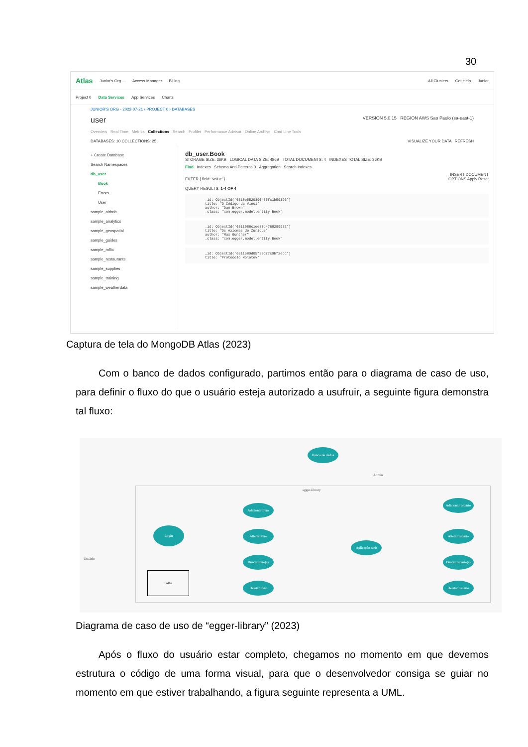30
Atlas Junior's Org ... Access Manager Billing All Clusters Get Help Junior
Project 0 Data Services App Services Charts
JUNIOR'S ORG - 2022-07-21 › PROJECT 0 › DATABASES
user VERSION 5.0.15 REGION AWS Sao Paulo (sa-east-1)
Overview Real Time Metrics Collections Search Profiler Performance Advisor Online Archive Cmd Line Tools
DATABASES: 10 COLLECTIONS: 25 VISUALIZE YOUR DATA REFRESH
+ Create Database
Search Namespaces
db_user
Book
Errors
User
sample_airbnb
sample_analytics
sample_geospatial
sample_guides
sample_mflix
sample_restaurants
sample_supplies
sample_training
sample_weatherdata
db_user.Book
STORAGE SIZE: 36KB LOGICAL DATA SIZE: 486B TOTAL DOCUMENTS: 4 INDEXES TOTAL SIZE: 36KB
Find Indexes Schema Anti-Patterns 0 Aggregation Search Indexes
INSERT DOCUMENT
FILTER { field: 'value' } OPTIONS Apply Reset
QUERY RESULTS: 1-4 OF 4
_id: ObjectId('6310e5520390435fc1b59196')
title: "O Código da Vinci"
author: "Dan Brown"
_class: "com.egger.model.entity.Book"
_id: ObjectId('6311088c1ee37c4768299932')
title: "Os Axiomas de Zurique"
author: "Max Gunther"
_class: "com.egger.model.entity.Book"
_id: ObjectId('6311589d05f39d77c9bf2ecc')
title: "Protocolo Molotov"
Captura de tela do MongoDB Atlas (2023)
Com o banco de dados configurado, partimos então para o diagrama de caso de uso, para definir o fluxo do que o usuário esteja autorizado a usufruir, a seguinte figura demonstra tal fluxo:
egger-library
Banco de dados
Admin
Usuário
Login
Falha
Adicionar livro
Alterar livro
Buscar livro(s)
Deletar livro
Aplicação web
Adicionar usuário
Alterar usuário
Buscar usuário(s)
Deletar usuário
Diagrama de caso de uso de “egger-library” (2023)
Após o fluxo do usuário estar completo, chegamos no momento em que devemos estrutura o código de uma forma visual, para que o desenvolvedor consiga se guiar no momento em que estiver trabalhando, a figura seguinte representa a UML.